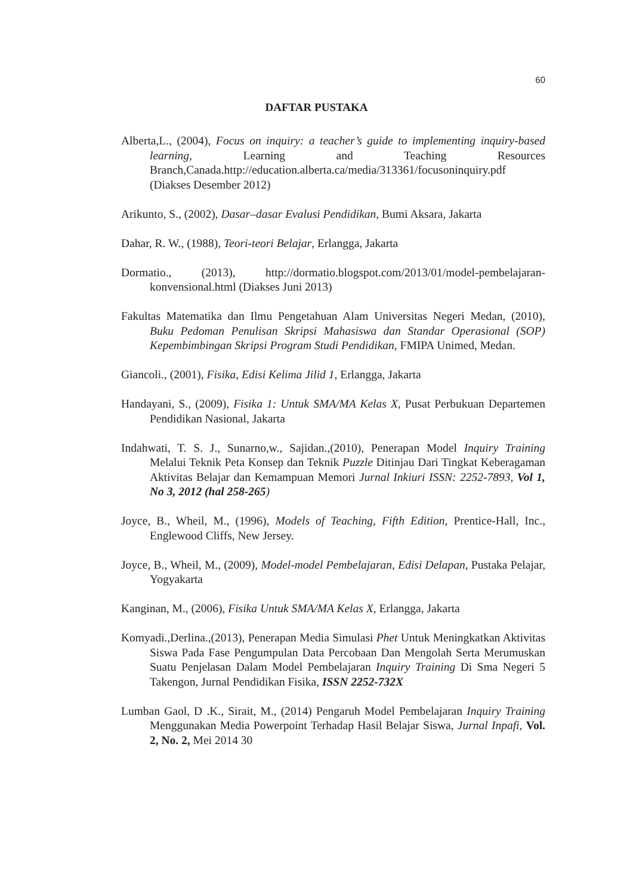60
DAFTAR PUSTAKA
Alberta,L., (2004), Focus on inquiry: a teacher’s guide to implementing inquiry-based learning, Learning and Teaching Resources Branch,Canada.http://education.alberta.ca/media/313361/focusoninquiry.pdf (Diakses Desember 2012)
Arikunto, S., (2002), Dasar–dasar Evalusi Pendidikan, Bumi Aksara, Jakarta
Dahar, R. W., (1988), Teori-teori Belajar, Erlangga, Jakarta
Dormatio., (2013), http://dormatio.blogspot.com/2013/01/model-pembelajaran-konvensional.html (Diakses Juni 2013)
Fakultas Matematika dan Ilmu Pengetahuan Alam Universitas Negeri Medan, (2010), Buku Pedoman Penulisan Skripsi Mahasiswa dan Standar Operasional (SOP) Kepembimbingan Skripsi Program Studi Pendidikan, FMIPA Unimed, Medan.
Giancoli., (2001), Fisika, Edisi Kelima Jilid 1, Erlangga, Jakarta
Handayani, S., (2009), Fisika 1: Untuk SMA/MA Kelas X, Pusat Perbukuan Departemen Pendidikan Nasional, Jakarta
Indahwati, T. S. J., Sunarno,w., Sajidan.,(2010), Penerapan Model Inquiry Training Melalui Teknik Peta Konsep dan Teknik Puzzle Ditinjau Dari Tingkat Keberagaman Aktivitas Belajar dan Kemampuan Memori Jurnal Inkiuri ISSN: 2252-7893, Vol 1, No 3, 2012 (hal 258-265)
Joyce, B., Wheil, M., (1996), Models of Teaching, Fifth Edition, Prentice-Hall, Inc., Englewood Cliffs, New Jersey.
Joyce, B., Wheil, M., (2009), Model-model Pembelajaran, Edisi Delapan, Pustaka Pelajar, Yogyakarta
Kanginan, M., (2006), Fisika Untuk SMA/MA Kelas X, Erlangga, Jakarta
Komyadi.,Derlina.,(2013), Penerapan Media Simulasi Phet Untuk Meningkatkan Aktivitas Siswa Pada Fase Pengumpulan Data Percobaan Dan Mengolah Serta Merumuskan Suatu Penjelasan Dalam Model Pembelajaran Inquiry Training Di Sma Negeri 5 Takengon, Jurnal Pendidikan Fisika, ISSN 2252-732X
Lumban Gaol, D .K., Sirait, M., (2014) Pengaruh Model Pembelajaran Inquiry Training Menggunakan Media Powerpoint Terhadap Hasil Belajar Siswa, Jurnal Inpafi, Vol. 2, No. 2, Mei 2014 30